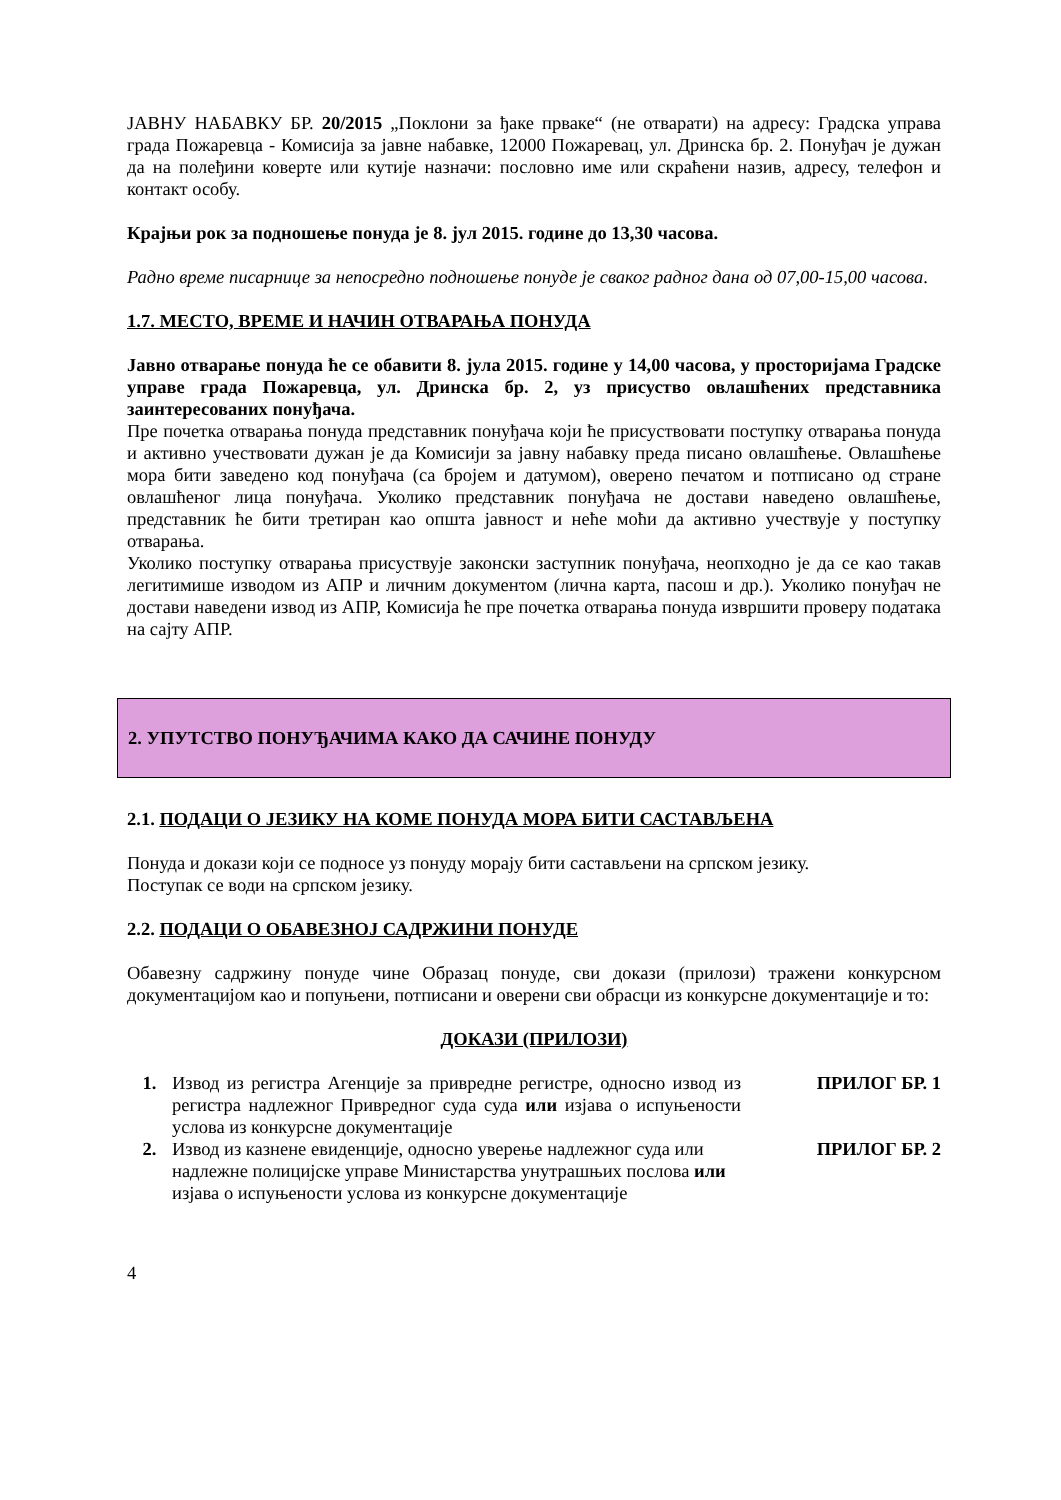ЈАВНУ НАБАВКУ БР. 20/2015 „Поклони за ђаке прваке“ (не отварати) на адресу: Градска управа града Пожаревца - Комисија за јавне набавке, 12000 Пожаревац, ул. Дринска бр. 2. Понуђач је дужан да на полеђини коверте или кутије назначи: пословно име или скраћени назив, адресу, телефон и контакт особу.
Крајњи рок за подношење понуда је 8. јул 2015. године до 13,30 часова.
Радно време писарнице за непосредно подношење понуде је сваког радног дана од 07,00-15,00 часова.
1.7. МЕСТО, ВРЕМЕ И НАЧИН ОТВАРАЊА ПОНУДА
Јавно отварање понуда ће се обавити 8. јула 2015. године у 14,00 часова, у просторијама Градске управе града Пожаревца, ул. Дринска бр. 2, уз присуство овлашћених представника заинтересованих понуђача.
Пре почетка отварања понуда представник понуђача који ће присуствовати поступку отварања понуда и активно учествовати дужан је да Комисији за јавну набавку преда писано овлашћење. Овлашћење мора бити заведено код понуђача (са бројем и датумом), оверено печатом и потписано од стране овлашћеног лица понуђача. Уколико представник понуђача не достави наведено овлашћење, представник ће бити третиран као општа јавност и неће моћи да активно учествује у поступку отварања.
Уколико поступку отварања присуствује законски заступник понуђача, неопходно је да се као такав легитимише изводом из АПР и личним документом (лична карта, пасош и др.). Уколико понуђач не достави наведени извод из АПР, Комисија ће пре почетка отварања понуда извршити проверу података на сајту АПР.
2. УПУТСТВО ПОНУЂАЧИМА КАКО ДА САЧИНЕ ПОНУДУ
2.1. ПОДАЦИ О ЈЕЗИКУ НА КОМЕ ПОНУДА МОРА БИТИ САСТАВЉЕНА
Понуда и докази који се подносе уз понуду морају бити састављени на српском језику.
Поступак се води на српском језику.
2.2. ПОДАЦИ О ОБАВЕЗНОЈ САДРЖИНИ ПОНУДЕ
Обавезну садржину понуде чине Образац понуде, сви докази (прилози) тражени конкурсном документацијом као и попуњени, потписани и оверени сви обрасци из конкурсне документације и то:
ДОКАЗИ (ПРИЛОЗИ)
| 1. | Извод из регистра Агенције за привредне регистре, односно извод из регистра надлежног Привредног суда суда или изјава о испуњености услова из конкурсне документације | ПРИЛОГ БР. 1 |
| 2. | Извод из казнене евиденције, односно уверење надлежног суда или надлежне полицијске управе Министарства унутрашњих послова или изјава о испуњености услова из конкурсне документације | ПРИЛОГ БР. 2 |
4